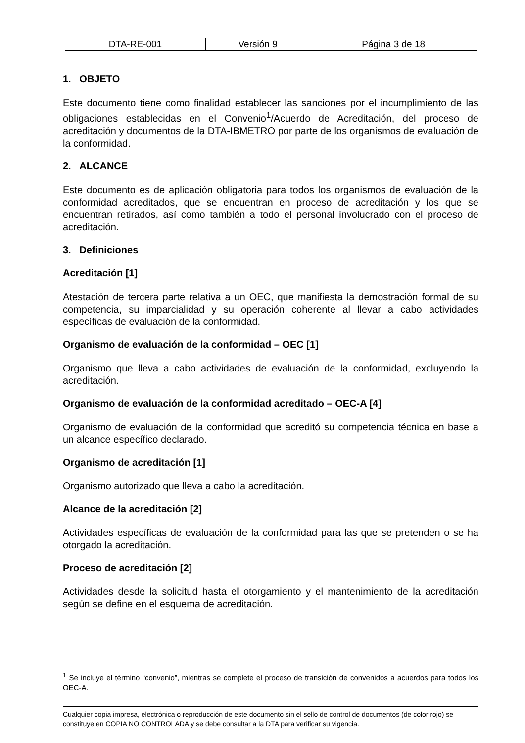| DTA-RE-001 | Versión 9 | Página 3 de 18 |
1. OBJETO
Este documento tiene como finalidad establecer las sanciones por el incumplimiento de las obligaciones establecidas en el Convenio<sup>1</sup>/Acuerdo de Acreditación, del proceso de acreditación y documentos de la DTA-IBMETRO por parte de los organismos de evaluación de la conformidad.
2. ALCANCE
Este documento es de aplicación obligatoria para todos los organismos de evaluación de la conformidad acreditados, que se encuentran en proceso de acreditación y los que se encuentran retirados, así como también a todo el personal involucrado con el proceso de acreditación.
3. Definiciones
Acreditación [1]
Atestación de tercera parte relativa a un OEC, que manifiesta la demostración formal de su competencia, su imparcialidad y su operación coherente al llevar a cabo actividades específicas de evaluación de la conformidad.
Organismo de evaluación de la conformidad – OEC [1]
Organismo que lleva a cabo actividades de evaluación de la conformidad, excluyendo la acreditación.
Organismo de evaluación de la conformidad acreditado – OEC-A [4]
Organismo de evaluación de la conformidad que acreditó su competencia técnica en base a un alcance específico declarado.
Organismo de acreditación [1]
Organismo autorizado que lleva a cabo la acreditación.
Alcance de la acreditación [2]
Actividades específicas de evaluación de la conformidad para las que se pretenden o se ha otorgado la acreditación.
Proceso de acreditación [2]
Actividades desde la solicitud hasta el otorgamiento y el mantenimiento de la acreditación según se define en el esquema de acreditación.
<sup>1</sup> Se incluye el término “convenio”, mientras se complete el proceso de transición de convenidos a acuerdos para todos los OEC-A.
Cualquier copia impresa, electrónica o reproducción de este documento sin el sello de control de documentos (de color rojo) se constituye en COPIA NO CONTROLADA y se debe consultar a la DTA para verificar su vigencia.